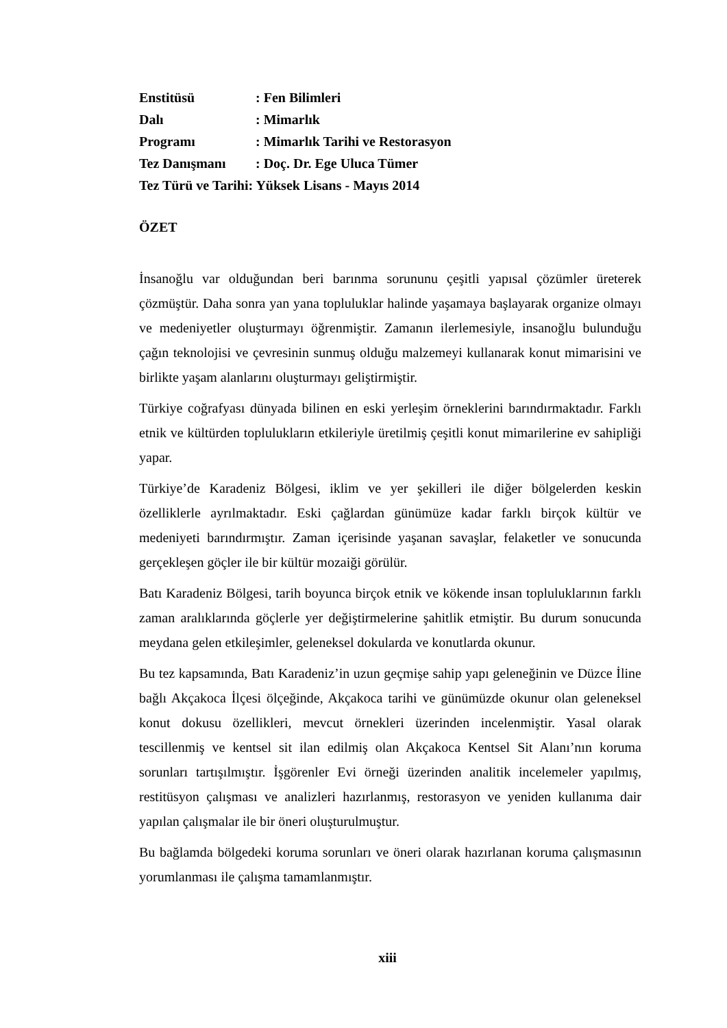| Enstitüsü | : Fen Bilimleri |
| Dalı | : Mimarlık |
| Programı | : Mimarlık Tarihi ve Restorasyon |
| Tez Danışmanı | : Doç. Dr. Ege Uluca Tümer |
| Tez Türü ve Tarihi: Yüksek Lisans - Mayıs 2014 | |
ÖZET
İnsanoğlu var olduğundan beri barınma sorununu çeşitli yapısal çözümler üreterek çözmüştür. Daha sonra yan yana topluluklar halinde yaşamaya başlayarak organize olmayı ve medeniyetler oluşturmayı öğrenmiştir. Zamanın ilerlemesiyle, insanoğlu bulunduğu çağın teknolojisi ve çevresinin sunmuş olduğu malzemeyi kullanarak konut mimarisini ve birlikte yaşam alanlarını oluşturmayı geliştirmiştir.
Türkiye coğrafyası dünyada bilinen en eski yerleşim örneklerini barındırmaktadır. Farklı etnik ve kültürden toplulukların etkileriyle üretilmiş çeşitli konut mimarilerine ev sahipliği yapar.
Türkiye’de Karadeniz Bölgesi, iklim ve yer şekilleri ile diğer bölgelerden keskin özelliklerle ayrılmaktadır. Eski çağlardan günümüze kadar farklı birçok kültür ve medeniyeti barındırmıştır. Zaman içerisinde yaşanan savaşlar, felaketler ve sonucunda gerçekleşen göçler ile bir kültür mozaiği görülür.
Batı Karadeniz Bölgesi, tarih boyunca birçok etnik ve kökende insan topluluklarının farklı zaman aralıklarında göçlerle yer değiştirmelerine şahitlik etmiştir. Bu durum sonucunda meydana gelen etkileşimler, geleneksel dokularda ve konutlarda okunur.
Bu tez kapsamında, Batı Karadeniz’in uzun geçmişe sahip yapı geleneğinin ve Düzce İline bağlı Akçakoca İlçesi ölçeğinde, Akçakoca tarihi ve günümüzde okunur olan geleneksel konut dokusu özellikleri, mevcut örnekleri üzerinden incelenmiştir. Yasal olarak tescillenmiş ve kentsel sit ilan edilmiş olan Akçakoca Kentsel Sit Alanı’nın koruma sorunları tartışılmıştır. İşgörenler Evi örneği üzerinden analitik incelemeler yapılmış, restitüsyon çalışması ve analizleri hazırlanmış, restorasyon ve yeniden kullanıma dair yapılan çalışmalar ile bir öneri oluşturulmuştur.
Bu bağlamda bölgedeki koruma sorunları ve öneri olarak hazırlanan koruma çalışmasının yorumlanması ile çalışma tamamlanmıştır.
xiii